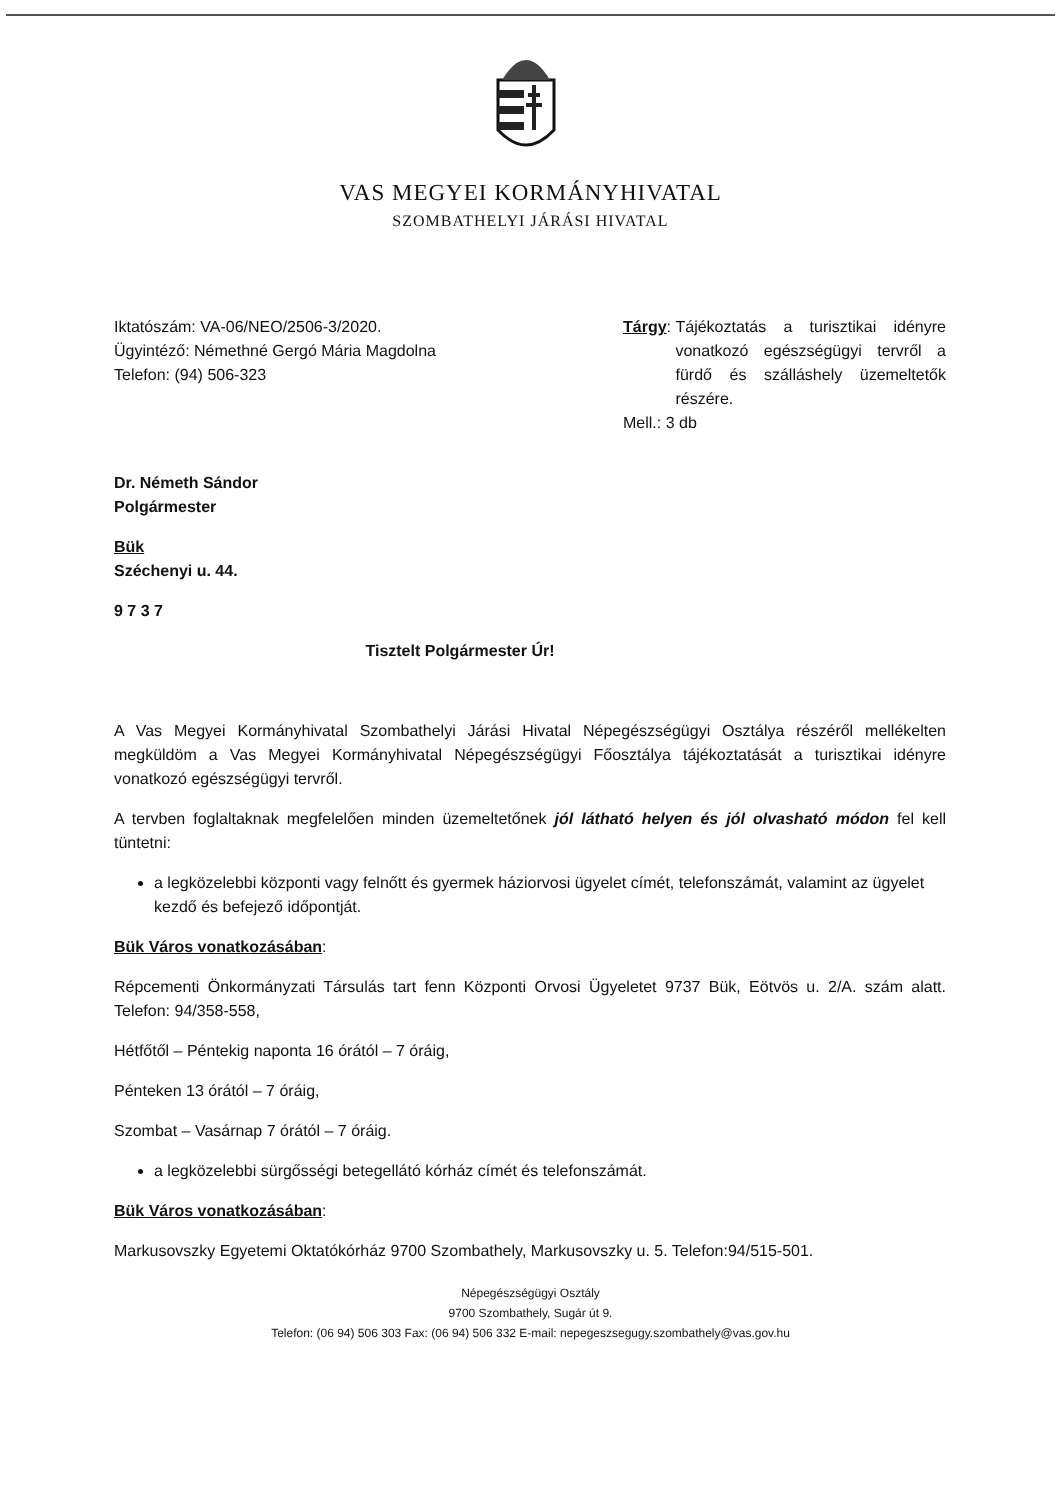VAS MEGYEI KORMÁNYHIVATAL
SZOMBATHELYI JÁRÁSI HIVATAL
Iktatószám: VA-06/NEO/2506-3/2020.
Ügyintéző: Némethné Gergó Mária Magdolna
Telefon: (94) 506-323
Tárgy: Tájékoztatás a turisztikai idényre vonatkozó egészségügyi tervről a fürdő és szálláshely üzemeltetők részére.
Mell.: 3 db
Dr. Németh Sándor
Polgármester
Bük
Széchenyi u. 44.
9 7 3 7
Tisztelt Polgármester Úr!
A Vas Megyei Kormányhivatal Szombathelyi Járási Hivatal Népegészségügyi Osztálya részéről mellékelten megküldöm a Vas Megyei Kormányhivatal Népegészségügyi Főosztálya tájékoztatását a turisztikai idényre vonatkozó egészségügyi tervről.
A tervben foglaltaknak megfelelően minden üzemeltetőnek jól látható helyen és jól olvasható módon fel kell tüntetni:
a legközelebbi központi vagy felnőtt és gyermek háziorvosi ügyelet címét, telefonszámát, valamint az ügyelet kezdő és befejező időpontját.
Bük Város vonatkozásában:
Répcementi Önkormányzati Társulás tart fenn Központi Orvosi Ügyeletet 9737 Bük, Eötvös u. 2/A. szám alatt. Telefon: 94/358-558,
Hétfőtől – Péntekig naponta 16 órától – 7 óráig,
Pénteken 13 órától – 7 óráig,
Szombat – Vasárnap 7 órától – 7 óráig.
a legközelebbi sürgősségi betegellátó kórház címét és telefonszámát.
Bük Város vonatkozásában:
Markusovszky Egyetemi Oktatókórház 9700 Szombathely, Markusovszky u. 5. Telefon:94/515-501.
Népegészségügyi Osztály
9700 Szombathely, Sugár út 9.
Telefon: (06 94) 506 303 Fax: (06 94) 506 332 E-mail: nepegeszsegugy.szombathely@vas.gov.hu